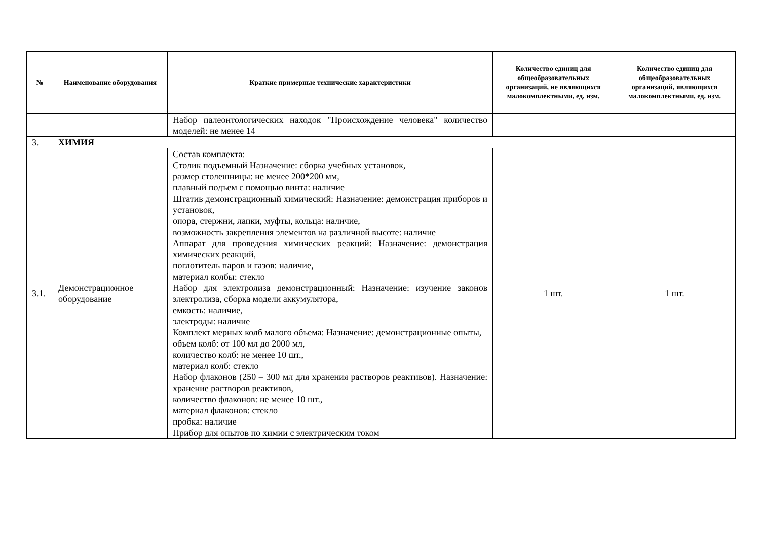| № | Наименование оборудования | Краткие примерные технические характеристики | Количество единиц для общеобразовательных организаций, не являющихся малокомплектными, ед. изм. | Количество единиц для общеобразовательных организаций, являющихся малокомплектными, ед. изм. |
| --- | --- | --- | --- | --- |
| | | Набор палеонтологических находок "Происхождение человека" количество моделей: не менее 14 | | |
| 3. | ХИМИЯ | | | |
| 3.1. | Демонстрационное оборудование | Состав комплекта: Столик подъемный Назначение: сборка учебных установок, размер столешницы: не менее 200*200 мм, плавный подъем с помощью винта: наличие Штатив демонстрационный химический: Назначение: демонстрация приборов и установок, опора, стержни, лапки, муфты, кольца: наличие, возможность закрепления элементов на различной высоте: наличие Аппарат для проведения химических реакций: Назначение: демонстрация химических реакций, поглотитель паров и газов: наличие, материал колбы: стекло Набор для электролиза демонстрационный: Назначение: изучение законов электролиза, сборка модели аккумулятора, емкость: наличие, электроды: наличие Комплект мерных колб малого объема: Назначение: демонстрационные опыты, объем колб: от 100 мл до 2000 мл, количество колб: не менее 10 шт., материал колб: стекло Набор флаконов (250 – 300 мл для хранения растворов реактивов). Назначение: хранение растворов реактивов, количество флаконов: не менее 10 шт., материал флаконов: стекло пробка: наличие Прибор для опытов по химии с электрическим током | 1 шт. | 1 шт. |